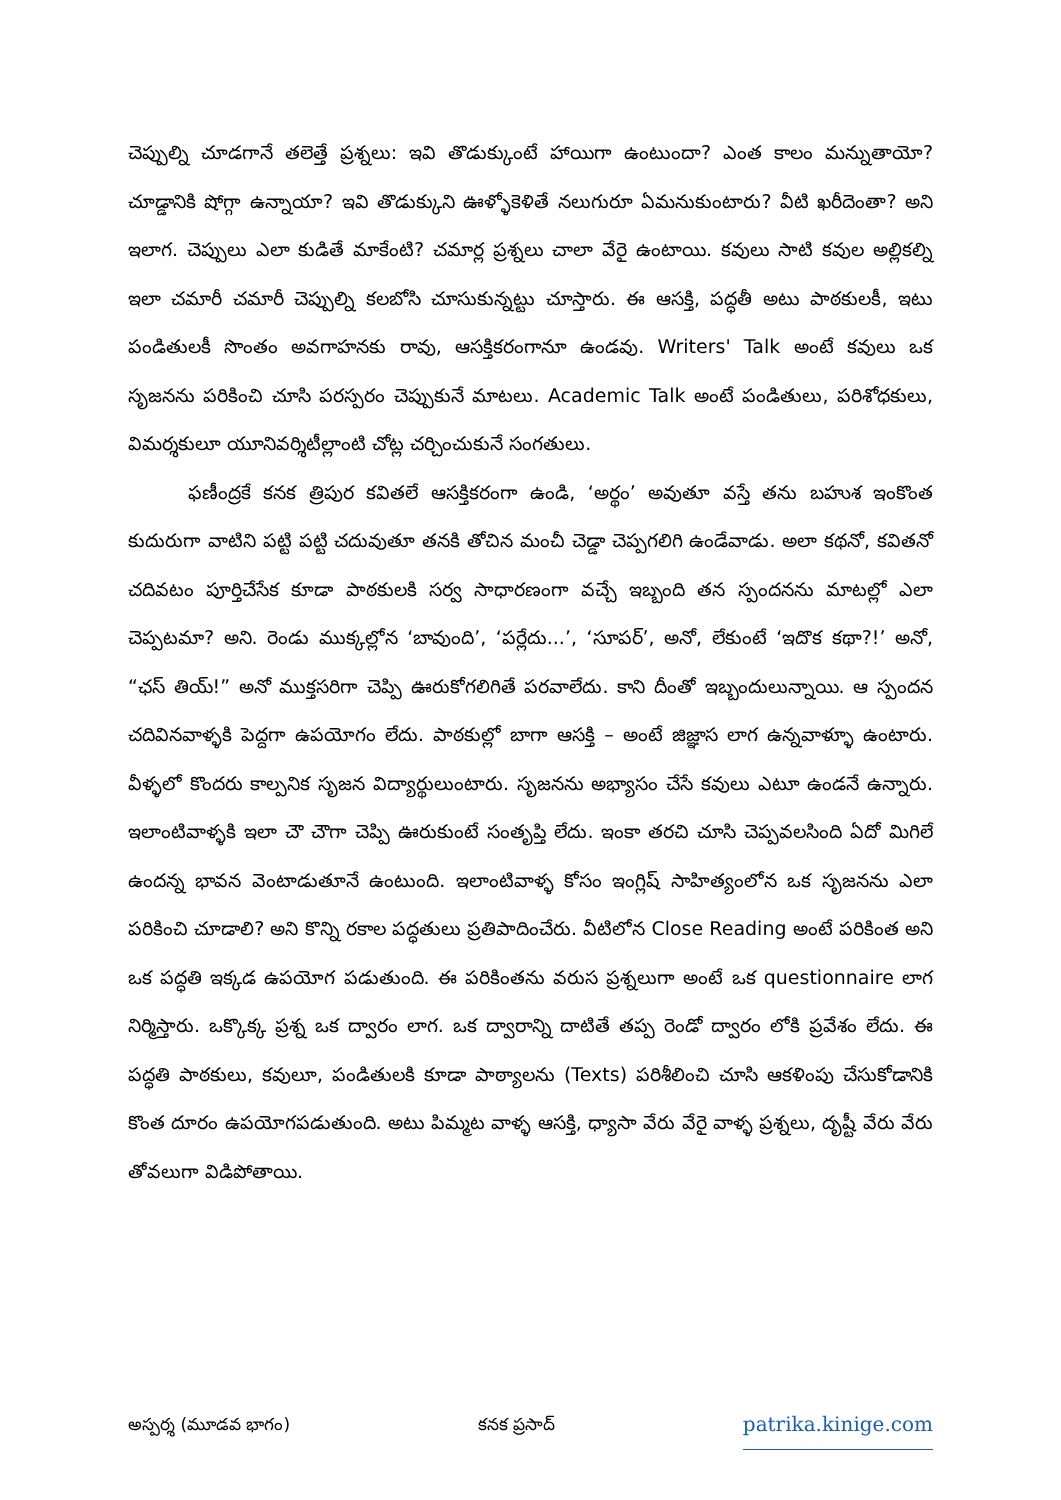చెప్పుల్ని చూడగానే తలెత్తే ప్రశ్నలు: ఇవి తొడుక్కుంటే హాయిగా ఉంటుందా? ఎంత కాలం మన్నుతాయో? చూడ్డానికి షోగ్గా ఉన్నాయా? ఇవి తొడుక్కుని ఊళ్ళోకెళితే నలుగురూ ఏమనుకుంటారు? వీటి ఖరీదెంతా? అని ఇలాగ. చెప్పులు ఎలా కుడితే మాకేంటి? చమార్ల ప్రశ్నలు చాలా వేరై ఉంటాయి. కవులు సాటి కవుల అల్లికల్ని ఇలా చమారీ చమారీ చెప్పుల్ని కలబోసి చూసుకున్నట్టు చూస్తారు. ఈ ఆసక్తి, పద్ధతీ అటు పాఠకులకీ, ఇటు పండితులకీ సొంతం అవగాహనకు రావు, ఆసక్తికరంగానూ ఉండవు. Writers' Talk అంటే కవులు ఒక సృజనను పరికించి చూసి పరస్పరం చెప్పుకునే మాటలు. Academic Talk అంటే పండితులు, పరిశోధకులు, విమర్శకులూ యూనివర్శిటీల్లాంటి చోట్ల చర్చించుకునే సంగతులు.
ఫణీంద్రకే కనక త్రిపుర కవితలే ఆసక్తికరంగా ఉండి, ‘అర్థం’ అవుతూ వస్తే తను బహుశ ఇంకొంత కుదురుగా వాటిని పట్టి పట్టి చదువుతూ తనకి తోచిన మంచీ చెడ్డా చెప్పగలిగి ఉండేవాడు. అలా కథనో, కవితనో చదివటం పూర్తిచేసేక కూడా పాఠకులకి సర్వ సాధారణంగా వచ్చే ఇబ్బంది తన స్పందనను మాటల్లో ఎలా చెప్పటమా? అని. రెండు ముక్కల్లోన ‘బావుంది’, ‘పర్లేదు...’, ‘సూపర్’, అనో, లేకుంటే ‘ఇదొక కథా?!’ అనో, “ఛస్ తియ్!” అనో ముక్తసరిగా చెప్పి ఊరుకోగలిగితే పరవాలేదు. కాని దీంతో ఇబ్బందులున్నాయి. ఆ స్పందన చదివినవాళ్ళకి పెద్దగా ఉపయోగం లేదు. పాఠకుల్లో బాగా ఆసక్తి – అంటే జిజ్ఞాస లాగ ఉన్నవాళ్ళూ ఉంటారు. వీళ్ళలో కొందరు కాల్పనిక సృజన విద్యార్థులుంటారు. సృజనను అభ్యాసం చేసే కవులు ఎటూ ఉండనే ఉన్నారు. ఇలాంటివాళ్ళకి ఇలా చౌ చౌగా చెప్పి ఊరుకుంటే సంతృప్తి లేదు. ఇంకా తరచి చూసి చెప్పవలసింది ఏదో మిగిలే ఉందన్న భావన వెంటాడుతూనే ఉంటుంది. ఇలాంటివాళ్ళ కోసం ఇంగ్లిష్ సాహిత్యంలోన ఒక సృజనను ఎలా పరికించి చూడాలి? అని కొన్ని రకాల పద్ధతులు ప్రతిపాదించేరు. వీటిలోన Close Reading అంటే పరికింత అని ఒక పద్ధతి ఇక్కడ ఉపయోగ పడుతుంది. ఈ పరికింతను వరుస ప్రశ్నలుగా అంటే ఒక questionnaire లాగ నిర్మిస్తారు. ఒక్కొక్క ప్రశ్న ఒక ద్వారం లాగ. ఒక ద్వారాన్ని దాటితే తప్ప రెండో ద్వారం లోకి ప్రవేశం లేదు. ఈ పద్ధతి పాఠకులు, కవులూ, పండితులకి కూడా పాఠ్యాలను (Texts) పరిశీలించి చూసి ఆకళింపు చేసుకోడానికి కొంత దూరం ఉపయోగపడుతుంది. అటు పిమ్మట వాళ్ళ ఆసక్తి, ధ్యాసా వేరు వేరై వాళ్ళ ప్రశ్నలు, దృష్టీ వేరు వేరు తోవలుగా విడిపోతాయి.
అస్పర్శ (మూడవ భాగం) కనక ప్రసాద్ patrika.kinige.com